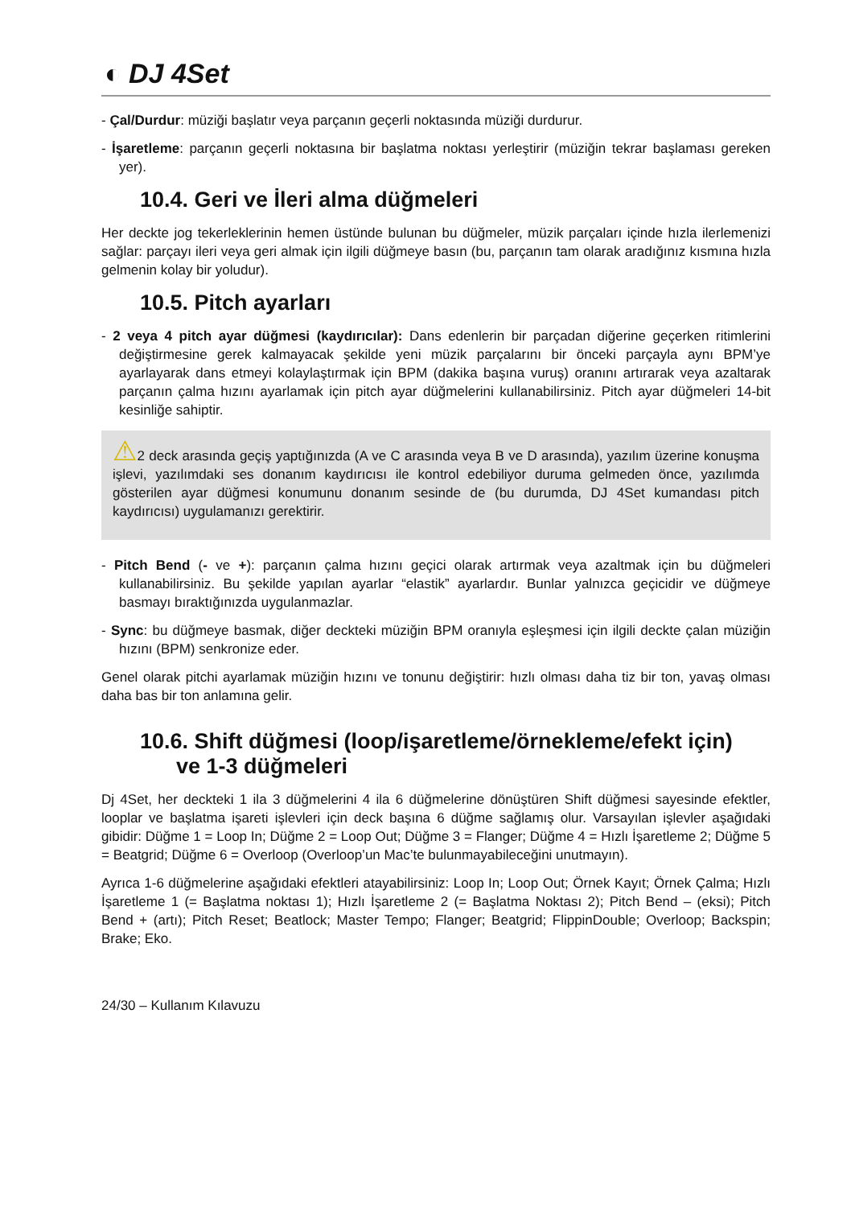◐ DJ 4Set
- Çal/Durdur: müziği başlatır veya parçanın geçerli noktasında müziği durdurur.
- İşaretleme: parçanın geçerli noktasına bir başlatma noktası yerleştirir (müziğin tekrar başlaması gereken yer).
10.4. Geri ve İleri alma düğmeleri
Her deckte jog tekerleklerinin hemen üstünde bulunan bu düğmeler, müzik parçaları içinde hızla ilerlemenizi sağlar: parçayı ileri veya geri almak için ilgili düğmeye basın (bu, parçanın tam olarak aradığınız kısmına hızla gelmenin kolay bir yoludur).
10.5. Pitch ayarları
- 2 veya 4 pitch ayar düğmesi (kaydırıcılar): Dans edenlerin bir parçadan diğerine geçerken ritimlerini değiştirmesine gerek kalmayacak şekilde yeni müzik parçalarını bir önceki parçayla aynı BPM’ye ayarlayarak dans etmeyi kolaylaştırmak için BPM (dakika başına vuruş) oranını artırarak veya azaltarak parçanın çalma hızını ayarlamak için pitch ayar düğmelerini kullanabilirsiniz. Pitch ayar düğmeleri 14-bit kesinliğe sahiptir.
⚠2 deck arasında geçiş yaptığınızda (A ve C arasında veya B ve D arasında), yazılım üzerine konuşma işlevi, yazılımdaki ses donanım kaydırıcısı ile kontrol edebiliyor duruma gelmeden önce, yazılımda gösterilen ayar düğmesi konumunu donanım sesinde de (bu durumda, DJ 4Set kumandası pitch kaydırıcısı) uygulamanızı gerektirir.
- Pitch Bend (- ve +): parçanın çalma hızını geçici olarak artırmak veya azaltmak için bu düğmeleri kullanabilirsiniz. Bu şekilde yapılan ayarlar “elastik” ayarlardır. Bunlar yalnızca geçicidir ve düğmeye basmayı bıraktığınızda uygulanmazlar.
- Sync: bu düğmeye basmak, diğer deckteki müziğin BPM oranıyla eşleşmesi için ilgili deckte çalan müziğin hızını (BPM) senkronize eder.
Genel olarak pitchi ayarlamak müziğin hızını ve tonunu değiştirir: hızlı olması daha tiz bir ton, yavaş olması daha bas bir ton anlamına gelir.
10.6. Shift düğmesi (loop/işaretleme/örnekleme/efekt için)
ve 1-3 düğmeleri
Dj 4Set, her deckteki 1 ila 3 düğmelerini 4 ila 6 düğmelerine dönüştüren Shift düğmesi sayesinde efektler, looplar ve başlatma işareti işlevleri için deck başına 6 düğme sağlamış olur. Varsayılan işlevler aşağıdaki gibidir: Düğme 1 = Loop In; Düğme 2 = Loop Out; Düğme 3 = Flanger; Düğme 4 = Hızlı İşaretleme 2; Düğme 5 = Beatgrid; Düğme 6 = Overloop (Overloop’un Mac’te bulunmayabileceğini unutmayın).
Ayrıca 1-6 düğmelerine aşağıdaki efektleri atayabilirsiniz: Loop In; Loop Out; Örnek Kayıt; Örnek Çalma; Hızlı İşaretleme 1 (= Başlatma noktası 1); Hızlı İşaretleme 2 (= Başlatma Noktası 2); Pitch Bend – (eksi); Pitch Bend + (artı); Pitch Reset; Beatlock; Master Tempo; Flanger; Beatgrid; FlippinDouble; Overloop; Backspin; Brake; Eko.
24/30 – Kullanım Kılavuzu